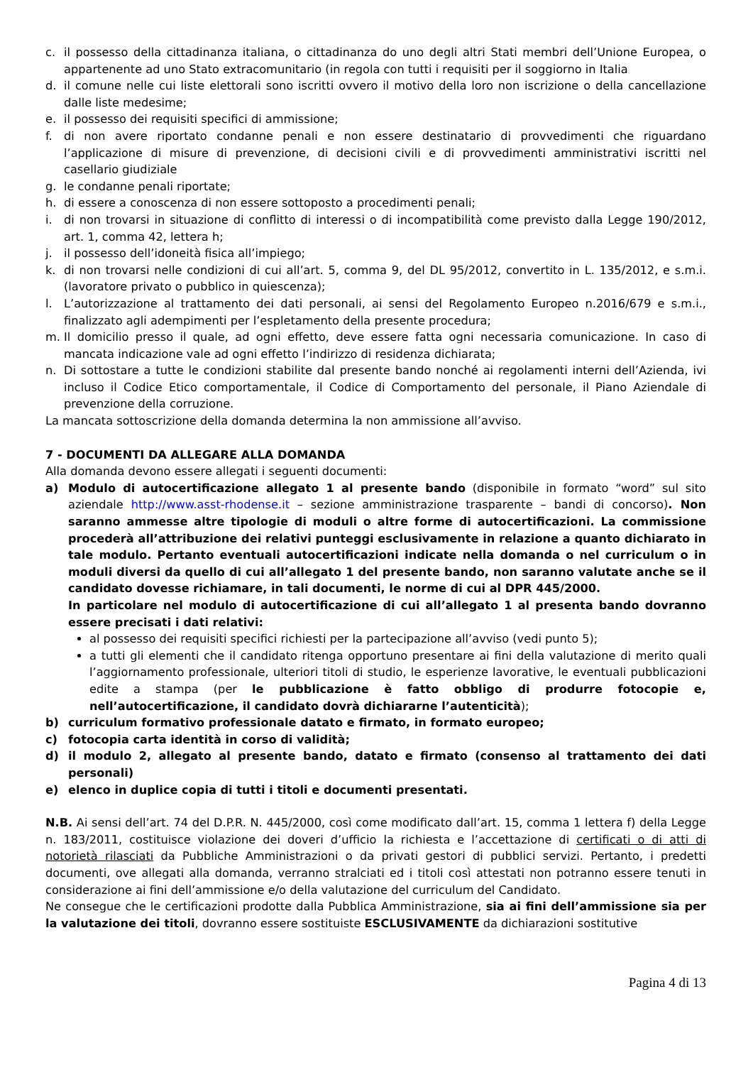c. il possesso della cittadinanza italiana, o cittadinanza do uno degli altri Stati membri dell’Unione Europea, o appartenente ad uno Stato extracomunitario (in regola con tutti i requisiti per il soggiorno in Italia
d. il comune nelle cui liste elettorali sono iscritti ovvero il motivo della loro non iscrizione o della cancellazione dalle liste medesime;
e. il possesso dei requisiti specifici di ammissione;
f. di non avere riportato condanne penali e non essere destinatario di provvedimenti che riguardano l’applicazione di misure di prevenzione, di decisioni civili e di provvedimenti amministrativi iscritti nel casellario giudiziale
g. le condanne penali riportate;
h. di essere a conoscenza di non essere sottoposto a procedimenti penali;
i. di non trovarsi in situazione di conflitto di interessi o di incompatibilità come previsto dalla Legge 190/2012, art. 1, comma 42, lettera h;
j. il possesso dell’idoneità fisica all’impiego;
k. di non trovarsi nelle condizioni di cui all’art. 5, comma 9, del DL 95/2012, convertito in L. 135/2012, e s.m.i. (lavoratore privato o pubblico in quiescenza);
l. L’autorizzazione al trattamento dei dati personali, ai sensi del Regolamento Europeo n.2016/679 e s.m.i., finalizzato agli adempimenti per l’espletamento della presente procedura;
m. Il domicilio presso il quale, ad ogni effetto, deve essere fatta ogni necessaria comunicazione. In caso di mancata indicazione vale ad ogni effetto l’indirizzo di residenza dichiarata;
n. Di sottostare a tutte le condizioni stabilite dal presente bando nonché ai regolamenti interni dell’Azienda, ivi incluso il Codice Etico comportamentale, il Codice di Comportamento del personale, il Piano Aziendale di prevenzione della corruzione.
La mancata sottoscrizione della domanda determina la non ammissione all’avviso.
7 - DOCUMENTI DA ALLEGARE ALLA DOMANDA
Alla domanda devono essere allegati i seguenti documenti:
a) Modulo di autocertificazione allegato 1 al presente bando (disponibile in formato “word” sul sito aziendale http://www.asst-rhodense.it – sezione amministrazione trasparente – bandi di concorso). Non saranno ammesse altre tipologie di moduli o altre forme di autocertificazioni. La commissione procederà all’attribuzione dei relativi punteggi esclusivamente in relazione a quanto dichiarato in tale modulo. Pertanto eventuali autocertificazioni indicate nella domanda o nel curriculum o in moduli diversi da quello di cui all’allegato 1 del presente bando, non saranno valutate anche se il candidato dovesse richiamare, in tali documenti, le norme di cui al DPR 445/2000.
In particolare nel modulo di autocertificazione di cui all’allegato 1 al presenta bando dovranno essere precisati i dati relativi:
al possesso dei requisiti specifici richiesti per la partecipazione all’avviso (vedi punto 5);
a tutti gli elementi che il candidato ritenga opportuno presentare ai fini della valutazione di merito quali l’aggiornamento professionale, ulteriori titoli di studio, le esperienze lavorative, le eventuali pubblicazioni edite a stampa (per le pubblicazione è fatto obbligo di produrre fotocopie e, nell’autocertificazione, il candidato dovrà dichiararne l’autenticità);
b) curriculum formativo professionale datato e firmato, in formato europeo;
c) fotocopia carta identità in corso di validità;
d) il modulo 2, allegato al presente bando, datato e firmato (consenso al trattamento dei dati personali)
e) elenco in duplice copia di tutti i titoli e documenti presentati.
N.B. Ai sensi dell’art. 74 del D.P.R. N. 445/2000, così come modificato dall’art. 15, comma 1 lettera f) della Legge n. 183/2011, costituisce violazione dei doveri d’ufficio la richiesta e l’accettazione di certificati o di atti di notorietà rilasciati da Pubbliche Amministrazioni o da privati gestori di pubblici servizi. Pertanto, i predetti documenti, ove allegati alla domanda, verranno stralciati ed i titoli così attestati non potranno essere tenuti in considerazione ai fini dell’ammissione e/o della valutazione del curriculum del Candidato.
Ne consegue che le certificazioni prodotte dalla Pubblica Amministrazione, sia ai fini dell’ammissione sia per la valutazione dei titoli, dovranno essere sostituiste ESCLUSIVAMENTE da dichiarazioni sostitutive
Pagina 4 di 13